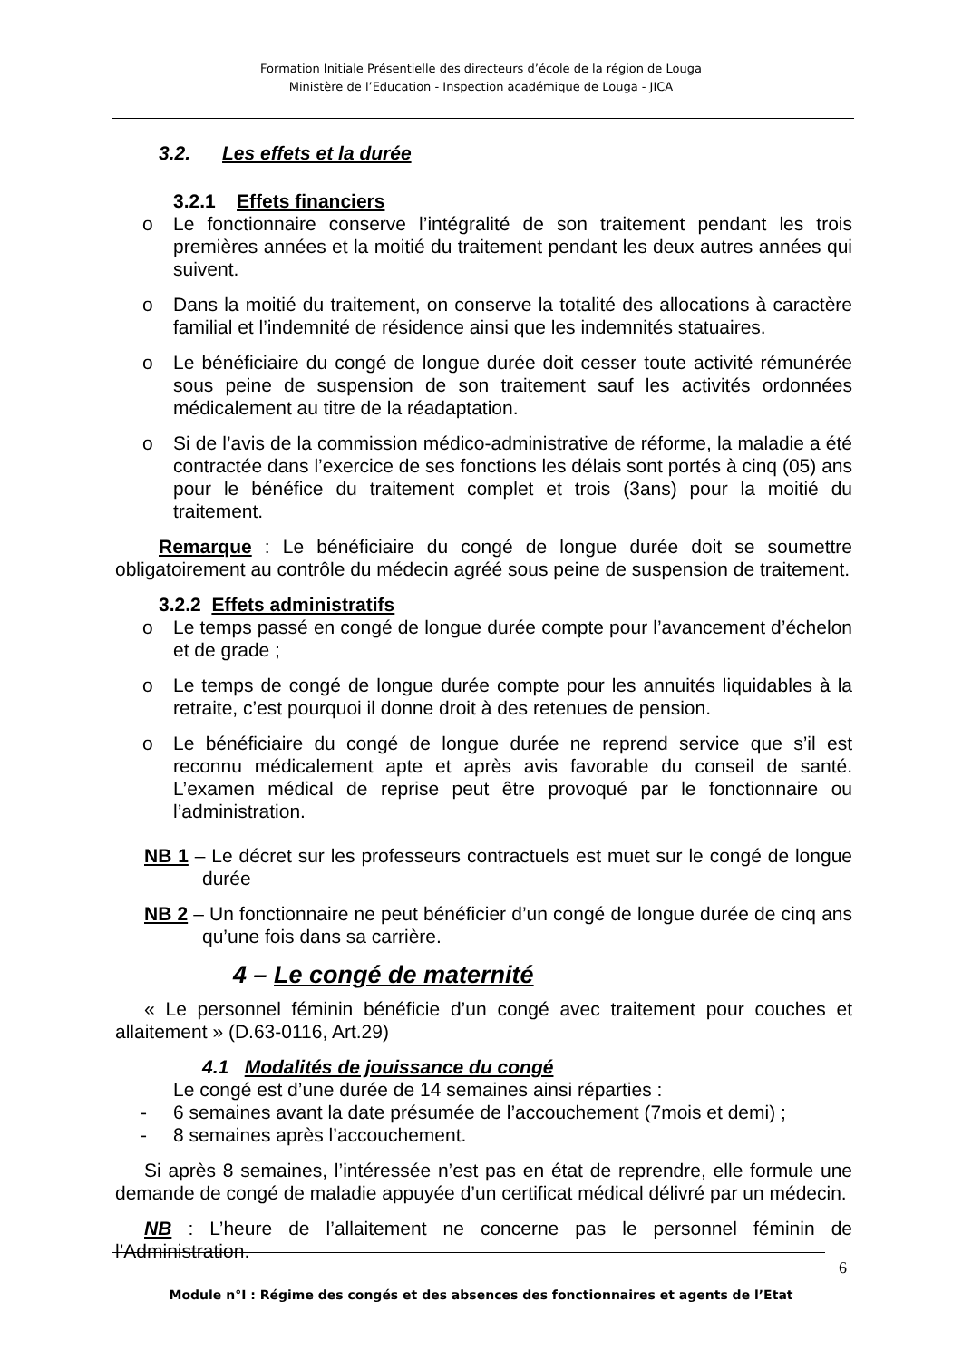Formation Initiale Présentielle des directeurs d’école de la région de Louga
Ministère de l’Education - Inspection académique de Louga - JICA
3.2. Les effets et la durée
3.2.1 Effets financiers
o Le fonctionnaire conserve l’intégralité de son traitement pendant les trois premières années et la moitié du traitement pendant les deux autres années qui suivent.
o Dans la moitié du traitement, on conserve la totalité des allocations à caractère familial et l’indemnité de résidence ainsi que les indemnités statuaires.
o Le bénéficiaire du congé de longue durée doit cesser toute activité rémunérée sous peine de suspension de son traitement sauf les activités ordonnées médicalement au titre de la réadaptation.
o Si de l’avis de la commission médico-administrative de réforme, la maladie a été contractée dans l’exercice de ses fonctions les délais sont portés à cinq (05) ans pour le bénéfice du traitement complet et trois (3ans) pour la moitié du traitement.
Remarque : Le bénéficiaire du congé de longue durée doit se soumettre obligatoirement au contrôle du médecin agréé sous peine de suspension de traitement.
3.2.2 Effets administratifs
o Le temps passé en congé de longue durée compte pour l’avancement d’échelon et de grade ;
o Le temps de congé de longue durée compte pour les annuités liquidables à la retraite, c’est pourquoi il donne droit à des retenues de pension.
o Le bénéficiaire du congé de longue durée ne reprend service que s’il est reconnu médicalement apte et après avis favorable du conseil de santé. L’examen médical de reprise peut être provoqué par le fonctionnaire ou l’administration.
NB 1 – Le décret sur les professeurs contractuels est muet sur le congé de longue durée
NB 2 – Un fonctionnaire ne peut bénéficier d’un congé de longue durée de cinq ans qu’une fois dans sa carrière.
4 – Le congé de maternité
« Le personnel féminin bénéficie d’un congé avec traitement pour couches et allaitement » (D.63-0116, Art.29)
4.1 Modalités de jouissance du congé
Le congé est d’une durée de 14 semaines ainsi réparties :
- 6 semaines avant la date présumée de l’accouchement (7mois et demi) ;
- 8 semaines après l’accouchement.
Si après 8 semaines, l’intéressée n’est pas en état de reprendre, elle formule une demande de congé de maladie appuyée d’un certificat médical délivré par un médecin.
NB : L’heure de l’allaitement ne concerne pas le personnel féminin de l’Administration.
6
Module n°I : Régime des congés et des absences des fonctionnaires et agents de l’Etat